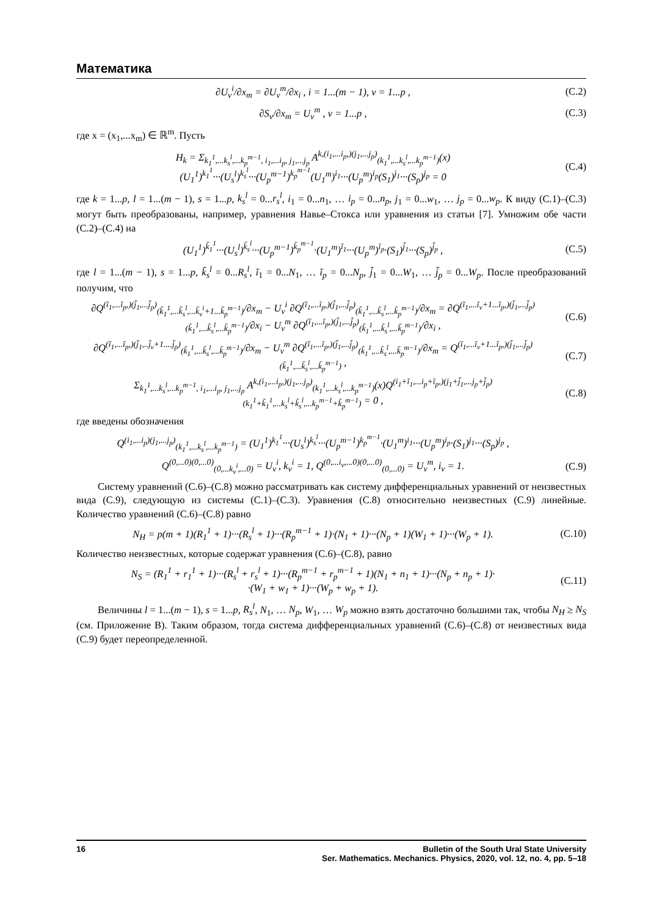Математика
∂U<sub>v</sub><sup>i</sup>/∂x<sub>m</sub> = ∂U<sub>v</sub><sup>m</sup>/∂x<sub>i</sub> , i = 1...(m − 1), v = 1...p ,
(C.2)
∂S<sub>v</sub>/∂x<sub>m</sub> = U<sub>v</sub><sup>m</sup> , v = 1...p , (C.3)
где x = (x<sub>1</sub>,...x<sub>m</sub>) ∈ ℝ<sup>m</sup>. Пусть
H<sub>k</sub> = Σ<sub>k<sub>1</sub><sup>1</sup>,...k<sub>s</sub><sup>l</sup>,...k<sub>p</sub><sup>m−1</sup>, i<sub>1</sub>,...i<sub>p</sub>, j<sub>1</sub>,...j<sub>p</sub></sub> A<sup>k,(i<sub>1</sub>,...i<sub>p</sub>,)(j<sub>1</sub>,...j<sub>p</sub>)</sup><sub>(k<sub>1</sub><sup>1</sup>,...k<sub>s</sub><sup>l</sup>,...k<sub>p</sub><sup>m−1</sup>)</sub>(x)(U<sub>1</sub><sup>1</sup>)<sup>k<sub>1</sub><sup>1</sup></sup>···(U<sub>s</sub><sup>l</sup>)<sup>k<sub>s</sub><sup>l</sup></sup>···(U<sub>p</sub><sup>m−1</sup>)<sup>k<sub>p</sub><sup>m−1</sup></sup>(U<sub>1</sub><sup>m</sup>)<sup>i<sub>1</sub></sup>···(U<sub>p</sub><sup>m</sup>)<sup>i<sub>p</sub></sup>(S<sub>1</sub>)<sup>j<sub>1</sub></sup>···(S<sub>p</sub>)<sup>j<sub>p</sub></sup> = 0
(C.4)
где k = 1...p, l = 1...(m − 1), s = 1...p, k<sub>s</sub><sup>l</sup> = 0...r<sub>s</sub><sup>l</sup>, i<sub>1</sub> = 0...n<sub>1</sub>, … i<sub>p</sub> = 0...n<sub>p</sub>, j<sub>1</sub> = 0...w<sub>1</sub>, … j<sub>p</sub> = 0...w<sub>p</sub>. К виду (C.1)–(C.3) могут быть преобразованы, например, уравнения Навье–Стокса или уравнения из статьи [7]. Умножим обе части (C.2)–(C.4) на
(U<sub>1</sub><sup>1</sup>)<sup>k̃<sub>1</sub><sup>1</sup></sup>···(U<sub>s</sub><sup>l</sup>)<sup>k̃<sub>s</sub><sup>l</sup></sup>···(U<sub>p</sub><sup>m−1</sup>)<sup>k̃<sub>p</sub><sup>m−1</sup></sup>·(U<sub>1</sub><sup>m</sup>)<sup>ĩ<sub>1</sub></sup>···(U<sub>p</sub><sup>m</sup>)<sup>ĩ<sub>p</sub></sup>·(S<sub>1</sub>)<sup>j̃<sub>1</sub></sup>···(S<sub>p</sub>)<sup>j̃<sub>p</sub></sup> ,
(C.5)
где l = 1...(m − 1), s = 1...p, k̃<sub>s</sub><sup>l</sup> = 0...R<sub>s</sub><sup>l</sup>, ĩ<sub>1</sub> = 0...N<sub>1</sub>, … ĩ<sub>p</sub> = 0...N<sub>p</sub>, j̃<sub>1</sub> = 0...W<sub>1</sub>, … j̃<sub>p</sub> = 0...W<sub>p</sub>. После преобразований получим, что
∂Q<sup>(ĩ<sub>1</sub>,...ĩ<sub>p</sub>,)(j̃<sub>1</sub>,...j̃<sub>p</sub>)</sup><sub>(k̃<sub>1</sub><sup>1</sup>,...k̃<sub>s</sub><sup>l</sup>,...k̃<sub>v</sub><sup>i</sup>+1...k̃<sub>p</sub><sup>m−1</sup>)</sub>/∂x<sub>m</sub> − U<sub>v</sub><sup>i</sup> ∂Q<sup>(ĩ<sub>1</sub>,...ĩ<sub>p</sub>,)(j̃<sub>1</sub>,...j̃<sub>p</sub>)</sup><sub>(k̃<sub>1</sub><sup>1</sup>,...k̃<sub>s</sub><sup>l</sup>,...k̃<sub>p</sub><sup>m−1</sup>)</sub>/∂x<sub>m</sub> = ∂Q<sup>(ĩ<sub>1</sub>,...ĩ<sub>v</sub>+1...ĩ<sub>p</sub>,)(j̃<sub>1</sub>,...j̃<sub>p</sub>)</sup><sub>(k̃<sub>1</sub><sup>1</sup>,...k̃<sub>s</sub><sup>l</sup>,...k̃<sub>p</sub><sup>m−1</sup>)</sub>/∂x<sub>i</sub> − U<sub>v</sub><sup>m</sup> ∂Q<sup>(ĩ<sub>1</sub>,...ĩ<sub>p</sub>,)(j̃<sub>1</sub>,...j̃<sub>p</sub>)</sup><sub>(k̃<sub>1</sub><sup>1</sup>,...k̃<sub>s</sub><sup>l</sup>,...k̃<sub>p</sub><sup>m−1</sup>)</sub>/∂x<sub>i</sub> ,
(C.6)
∂Q<sup>(ĩ<sub>1</sub>,...ĩ<sub>p</sub>,)(j̃<sub>1</sub>,..j̃<sub>v</sub>+1....j̃<sub>p</sub>)</sup><sub>(k̃<sub>1</sub><sup>1</sup>,...k̃<sub>s</sub><sup>l</sup>,...k̃<sub>p</sub><sup>m−1</sup>)</sub>/∂x<sub>m</sub> − U<sub>v</sub><sup>m</sup> ∂Q<sup>(ĩ<sub>1</sub>,...ĩ<sub>p</sub>,)(j̃<sub>1</sub>,...j̃<sub>p</sub>)</sup><sub>(k̃<sub>1</sub><sup>1</sup>,...k̃<sub>s</sub><sup>l</sup>,...k̃<sub>p</sub><sup>m−1</sup>)</sub>/∂x<sub>m</sub> = Q<sup>(ĩ<sub>1</sub>,...ĩ<sub>v</sub>+1...ĩ<sub>p</sub>,)(j̃<sub>1</sub>,...j̃<sub>p</sub>)</sup><sub>(k̃<sub>1</sub><sup>1</sup>,...k̃<sub>s</sub><sup>l</sup>,...k̃<sub>p</sub><sup>m−1</sup>)</sub> ,
(C.7)
Σ<sub>k<sub>1</sub><sup>1</sup>,...k<sub>s</sub><sup>l</sup>,...k<sub>p</sub><sup>m−1</sup>, i<sub>1</sub>,...i<sub>p</sub>, j<sub>1</sub>,...j<sub>p</sub></sub> A<sup>k,(i<sub>1</sub>,...i<sub>p</sub>,)(j<sub>1</sub>,...j<sub>p</sub>)</sup><sub>(k<sub>1</sub><sup>1</sup>,...k<sub>s</sub><sup>l</sup>,...k<sub>p</sub><sup>m−1</sup>)</sub>(x)Q<sup>(i<sub>1</sub>+ĩ<sub>1</sub>,...i<sub>p</sub>+ĩ<sub>p</sub>,)(j<sub>1</sub>+j̃<sub>1</sub>,...j<sub>p</sub>+j̃<sub>p</sub>)</sup><sub>(k<sub>1</sub><sup>1</sup>+k̃<sub>1</sub><sup>1</sup>,...k<sub>s</sub><sup>l</sup>+k̃<sub>s</sub><sup>l</sup>,...k<sub>p</sub><sup>m−1</sup>+k̃<sub>p</sub><sup>m−1</sup>)</sub> = 0 ,
(C.8)
где введены обозначения
Q<sup>(i<sub>1</sub>,...i<sub>p</sub>)(j<sub>1</sub>,...j<sub>p</sub>)</sup><sub>(k<sub>1</sub><sup>1</sup>,...k<sub>s</sub><sup>l</sup>,...k<sub>p</sub><sup>m−1</sup>)</sub> = (U<sub>1</sub><sup>1</sup>)<sup>k<sub>1</sub><sup>1</sup></sup>···(U<sub>s</sub><sup>l</sup>)<sup>k<sub>s</sub><sup>l</sup></sup>···(U<sub>p</sub><sup>m−1</sup>)<sup>k<sub>p</sub><sup>m−1</sup></sup>·(U<sub>1</sub><sup>m</sup>)<sup>i<sub>1</sub></sup>···(U<sub>p</sub><sup>m</sup>)<sup>i<sub>p</sub></sup>·(S<sub>1</sub>)<sup>j<sub>1</sub></sup>···(S<sub>p</sub>)<sup>j<sub>p</sub></sup> ,
Q<sup>(0,...0)(0,...0)</sup><sub>(0,...k<sub>v</sub><sup>i</sup>,...0)</sub> = U<sub>v</sub><sup>i</sup>, k<sub>v</sub><sup>i</sup> = 1, Q<sup>(0,...i<sub>v</sub>,...0)(0,...0)</sup><sub>(0,...0)</sub> = U<sub>v</sub><sup>m</sup>, i<sub>v</sub> = 1.
(C.9)
Систему уравнений (C.6)–(C.8) можно рассматривать как систему дифференциальных уравнений от неизвестных вида (C.9), следующую из системы (C.1)–(C.3). Уравнения (C.8) относительно неизвестных (C.9) линейные. Количество уравнений (C.6)–(C.8) равно
N<sub>H</sub> = p(m + 1)(R<sub>1</sub><sup>1</sup> + 1)···(R<sub>s</sub><sup>l</sup> + 1)···(R<sub>p</sub><sup>m−1</sup> + 1)·(N<sub>1</sub> + 1)···(N<sub>p</sub> + 1)(W<sub>1</sub> + 1)···(W<sub>p</sub> + 1).
(C.10)
Количество неизвестных, которые содержат уравнения (C.6)–(C.8), равно
N<sub>S</sub> = (R<sub>1</sub><sup>1</sup> + r<sub>1</sub><sup>1</sup> + 1)···(R<sub>s</sub><sup>l</sup> + r<sub>s</sub><sup>l</sup> + 1)···(R<sub>p</sub><sup>m−1</sup> + r<sub>p</sub><sup>m−1</sup> + 1)(N<sub>1</sub> + n<sub>1</sub> + 1)···(N<sub>p</sub> + n<sub>p</sub> + 1)·
·(W<sub>1</sub> + w<sub>1</sub> + 1)···(W<sub>p</sub> + w<sub>p</sub> + 1).
(C.11)
Величины l = 1...(m − 1), s = 1...p, R<sub>s</sub><sup>l</sup>, N<sub>1</sub>, … N<sub>p</sub>, W<sub>1</sub>, … W<sub>p</sub> можно взять достаточно большими так, чтобы N<sub>H</sub> ≥ N<sub>S</sub> (см. Приложение B). Таким образом, тогда система дифференциальных уравнений (C.6)–(C.8) от неизвестных вида (C.9) будет переопределенной.
16 Bulletin of the South Ural State University
Ser. Mathematics. Mechanics. Physics, 2020, vol. 12, no. 4, pp. 5–18